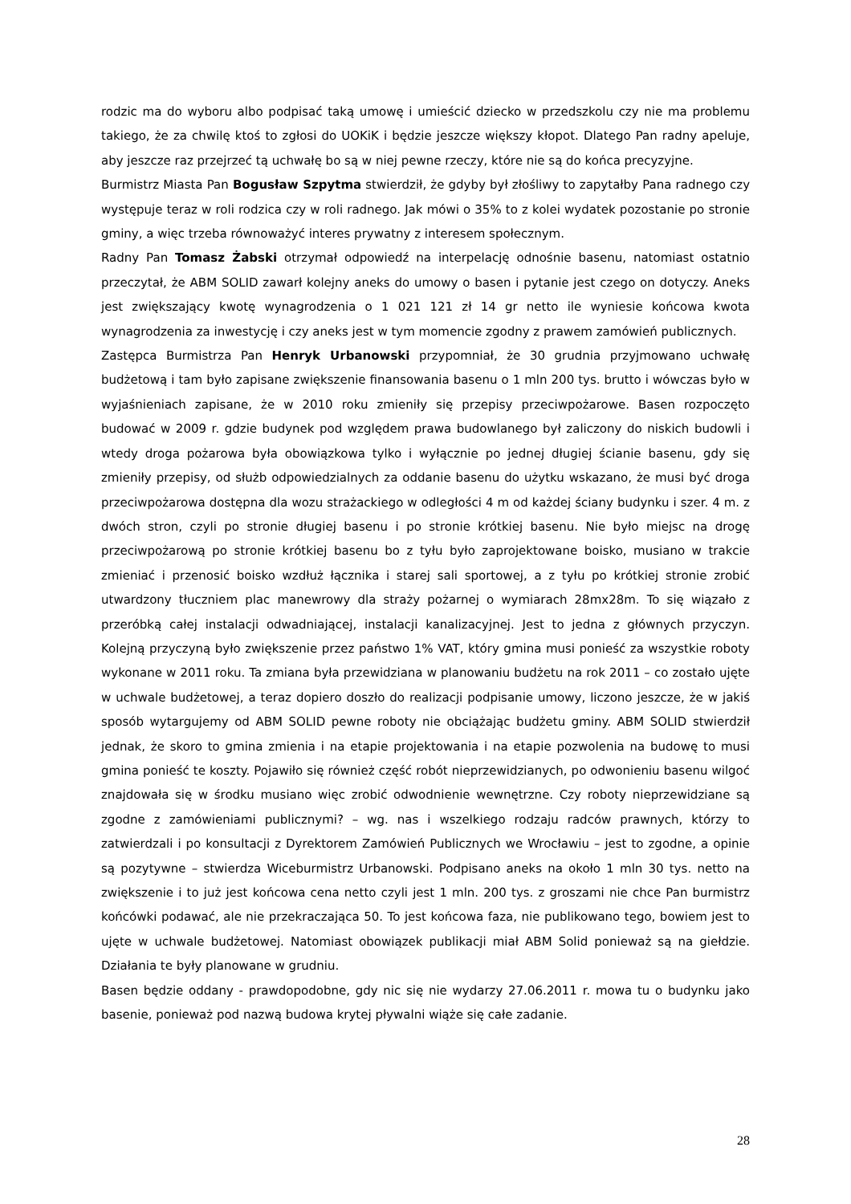rodzic ma do wyboru albo podpisać taką umowę i umieścić dziecko w przedszkolu czy nie ma problemu takiego, że za chwilę ktoś to zgłosi do UOKiK i będzie jeszcze większy kłopot. Dlatego Pan radny apeluje, aby jeszcze raz przejrzeć tą uchwałę bo są w niej pewne rzeczy, które nie są do końca precyzyjne.
Burmistrz Miasta Pan Bogusław Szpytma stwierdził, że gdyby był złośliwy to zapytałby Pana radnego czy występuje teraz w roli rodzica czy w roli radnego. Jak mówi o 35% to z kolei wydatek pozostanie po stronie gminy, a więc trzeba równoważyć interes prywatny z interesem społecznym.
Radny Pan Tomasz Żabski otrzymał odpowiedź na interpelację odnośnie basenu, natomiast ostatnio przeczytał, że ABM SOLID zawarł kolejny aneks do umowy o basen i pytanie jest czego on dotyczy. Aneks jest zwiększający kwotę wynagrodzenia o 1 021 121 zł 14 gr netto ile wyniesie końcowa kwota wynagrodzenia za inwestycję i czy aneks jest w tym momencie zgodny z prawem zamówień publicznych.
Zastępca Burmistrza Pan Henryk Urbanowski przypomniał, że 30 grudnia przyjmowano uchwałę budżetową i tam było zapisane zwiększenie finansowania basenu o 1 mln 200 tys. brutto i wówczas było w wyjaśnieniach zapisane, że w 2010 roku zmieniły się przepisy przeciwpożarowe. Basen rozpoczęto budować w 2009 r. gdzie budynek pod względem prawa budowlanego był zaliczony do niskich budowli i wtedy droga pożarowa była obowiązkowa tylko i wyłącznie po jednej długiej ścianie basenu, gdy się zmieniły przepisy, od służb odpowiedzialnych za oddanie basenu do użytku wskazano, że musi być droga przeciwpożarowa dostępna dla wozu strażackiego w odległości 4 m od każdej ściany budynku i szer. 4 m. z dwóch stron, czyli po stronie długiej basenu i po stronie krótkiej basenu. Nie było miejsc na drogę przeciwpożarową po stronie krótkiej basenu bo z tyłu było zaprojektowane boisko, musiano w trakcie zmieniać i przenosić boisko wzdłuż łącznika i starej sali sportowej, a z tyłu po krótkiej stronie zrobić utwardzony tłuczniem plac manewrowy dla straży pożarnej o wymiarach 28mx28m. To się wiązało z przeróbką całej instalacji odwadniającej, instalacji kanalizacyjnej. Jest to jedna z głównych przyczyn. Kolejną przyczyną było zwiększenie przez państwo 1% VAT, który gmina musi ponieść za wszystkie roboty wykonane w 2011 roku. Ta zmiana była przewidziana w planowaniu budżetu na rok 2011 – co zostało ujęte w uchwale budżetowej, a teraz dopiero doszło do realizacji podpisanie umowy, liczono jeszcze, że w jakiś sposób wytargujemy od ABM SOLID pewne roboty nie obciążając budżetu gminy. ABM SOLID stwierdził jednak, że skoro to gmina zmienia i na etapie projektowania i na etapie pozwolenia na budowę to musi gmina ponieść te koszty. Pojawiło się również część robót nieprzewidzianych, po odwonieniu basenu wilgoć znajdowała się w środku musiano więc zrobić odwodnienie wewnętrzne. Czy roboty nieprzewidziane są zgodne z zamówieniami publicznymi? – wg. nas i wszelkiego rodzaju radców prawnych, którzy to zatwierdzali i po konsultacji z Dyrektorem Zamówień Publicznych we Wrocławiu – jest to zgodne, a opinie są pozytywne – stwierdza Wiceburmistrz Urbanowski. Podpisano aneks na około 1 mln 30 tys. netto na zwiększenie i to już jest końcowa cena netto czyli jest 1 mln. 200 tys. z groszami nie chce Pan burmistrz końcówki podawać, ale nie przekraczająca 50. To jest końcowa faza, nie publikowano tego, bowiem jest to ujęte w uchwale budżetowej. Natomiast obowiązek publikacji miał ABM Solid ponieważ są na giełdzie. Działania te były planowane w grudniu.
Basen będzie oddany - prawdopodobne, gdy nic się nie wydarzy 27.06.2011 r. mowa tu o budynku jako basenie, ponieważ pod nazwą budowa krytej pływalni wiąże się całe zadanie.
28